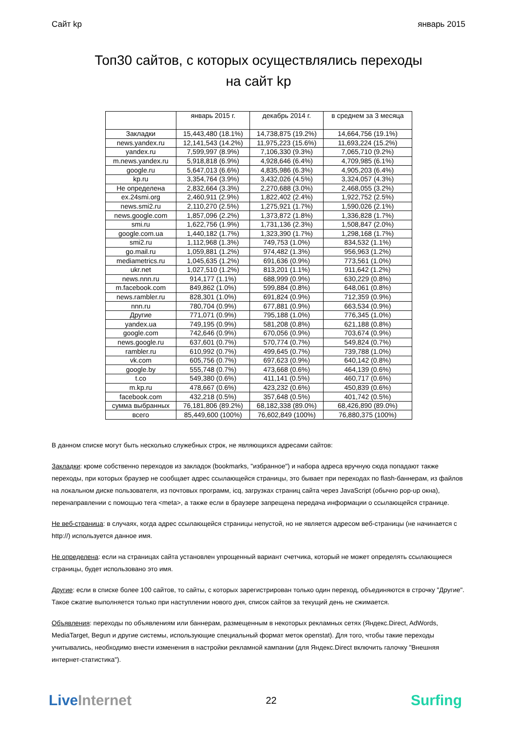Сайт kp январь 2015
Топ30 сайтов, с которых осуществлялись переходы
на сайт kp
| | январь 2015 г. | декабрь 2014 г. | в среднем за 3 месяца |
| --- | --- | --- | --- |
| Закладки | 15,443,480 (18.1%) | 14,738,875 (19.2%) | 14,664,756 (19.1%) |
| news.yandex.ru | 12,141,543 (14.2%) | 11,975,223 (15.6%) | 11,693,224 (15.2%) |
| yandex.ru | 7,599,997 (8.9%) | 7,106,330 (9.3%) | 7,065,710 (9.2%) |
| m.news.yandex.ru | 5,918,818 (6.9%) | 4,928,646 (6.4%) | 4,709,985 (6.1%) |
| google.ru | 5,647,013 (6.6%) | 4,835,986 (6.3%) | 4,905,203 (6.4%) |
| kp.ru | 3,354,764 (3.9%) | 3,432,026 (4.5%) | 3,324,057 (4.3%) |
| Не определена | 2,832,664 (3.3%) | 2,270,688 (3.0%) | 2,468,055 (3.2%) |
| ex.24smi.org | 2,460,911 (2.9%) | 1,822,402 (2.4%) | 1,922,752 (2.5%) |
| news.smi2.ru | 2,110,270 (2.5%) | 1,275,921 (1.7%) | 1,590,026 (2.1%) |
| news.google.com | 1,857,096 (2.2%) | 1,373,872 (1.8%) | 1,336,828 (1.7%) |
| smi.ru | 1,622,756 (1.9%) | 1,731,136 (2.3%) | 1,508,847 (2.0%) |
| google.com.ua | 1,440,182 (1.7%) | 1,323,390 (1.7%) | 1,298,168 (1.7%) |
| smi2.ru | 1,112,968 (1.3%) | 749,753 (1.0%) | 834,532 (1.1%) |
| go.mail.ru | 1,059,881 (1.2%) | 974,482 (1.3%) | 956,963 (1.2%) |
| mediametrics.ru | 1,045,635 (1.2%) | 691,636 (0.9%) | 773,561 (1.0%) |
| ukr.net | 1,027,510 (1.2%) | 813,201 (1.1%) | 911,642 (1.2%) |
| news.nnn.ru | 914,177 (1.1%) | 688,999 (0.9%) | 630,229 (0.8%) |
| m.facebook.com | 849,862 (1.0%) | 599,884 (0.8%) | 648,061 (0.8%) |
| news.rambler.ru | 828,301 (1.0%) | 691,824 (0.9%) | 712,359 (0.9%) |
| nnn.ru | 780,704 (0.9%) | 677,881 (0.9%) | 663,534 (0.9%) |
| Другие | 771,071 (0.9%) | 795,188 (1.0%) | 776,345 (1.0%) |
| yandex.ua | 749,195 (0.9%) | 581,208 (0.8%) | 621,188 (0.8%) |
| google.com | 742,646 (0.9%) | 670,056 (0.9%) | 703,674 (0.9%) |
| news.google.ru | 637,601 (0.7%) | 570,774 (0.7%) | 549,824 (0.7%) |
| rambler.ru | 610,992 (0.7%) | 499,645 (0.7%) | 739,788 (1.0%) |
| vk.com | 605,756 (0.7%) | 697,623 (0.9%) | 640,142 (0.8%) |
| google.by | 555,748 (0.7%) | 473,668 (0.6%) | 464,139 (0.6%) |
| t.co | 549,380 (0.6%) | 411,141 (0.5%) | 460,717 (0.6%) |
| m.kp.ru | 478,667 (0.6%) | 423,232 (0.6%) | 450,839 (0.6%) |
| facebook.com | 432,218 (0.5%) | 357,648 (0.5%) | 401,742 (0.5%) |
| сумма выбранных | 76,181,806 (89.2%) | 68,182,338 (89.0%) | 68,426,890 (89.0%) |
| всего | 85,449,600 (100%) | 76,602,849 (100%) | 76,880,375 (100%) |
В данном списке могут быть несколько служебных строк, не являющихся адресами сайтов:
Закладки: кроме собственно переходов из закладок (bookmarks, "избранное") и набора адреса вручную сюда попадают также переходы, при которых браузер не сообщает адрес ссылающейся страницы, это бывает при переходах по flash-баннерам, из файлов на локальном диске пользователя, из почтовых программ, icq, загрузках страниц сайта через JavaScript (обычно pop-up окна), перенаправлении с помощью тега <meta>, а также если в браузере запрещена передача информации о ссылающейся странице.
Не веб-страница: в случаях, когда адрес ссылающейся страницы непустой, но не является адресом веб-страницы (не начинается с http://) используется данное имя.
Не определена: если на страницах сайта установлен упрощенный вариант счетчика, который не может определять ссылающиеся страницы, будет использовано это имя.
Другие: если в списке более 100 сайтов, то сайты, с которых зарегистрирован только один переход, объединяются в строчку "Другие". Такое сжатие выполняется только при наступлении нового дня, список сайтов за текущий день не сжимается.
Объявления: переходы по объявлениям или баннерам, размещенным в некоторых рекламных сетях (Яндекс.Direct, AdWords, MediaTarget, Begun и другие системы, использующие специальный формат меток openstat). Для того, чтобы такие переходы учитывались, необходимо внести изменения в настройки рекламной кампании (для Яндекс.Direct включить галочку "Внешняя интернет-статистика").
Live Internet 22 Surfing